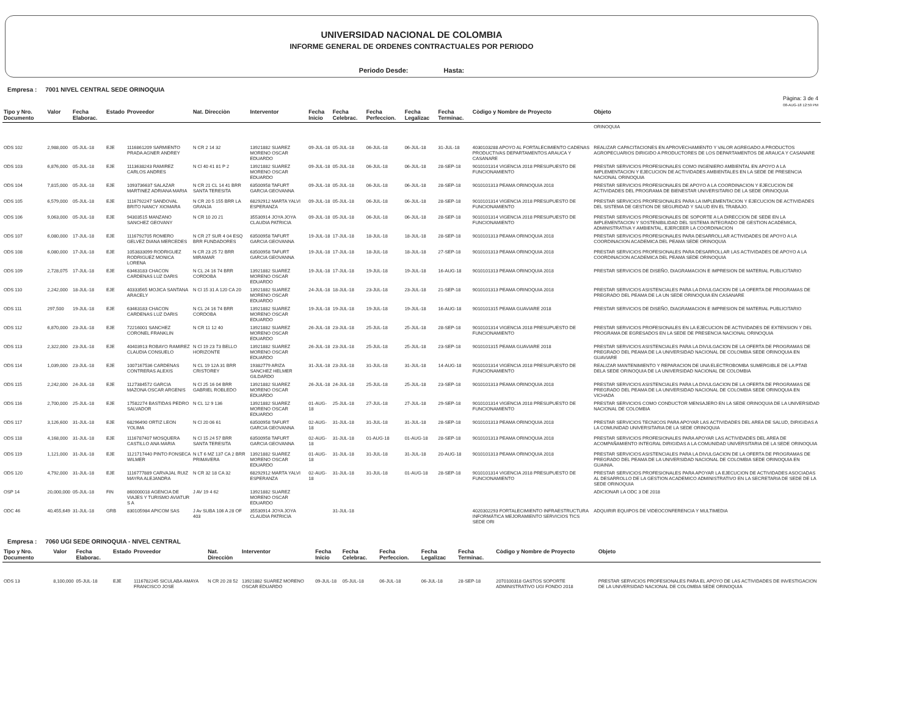UNIVERSIDAD NACIONAL DE COLOMBIA
INFORME GENERAL DE ORDENES CONTRACTUALES POR PERIODO
Periodo Desde: Hasta:
Empresa : 7001 NIVEL CENTRAL SEDE ORINOQUIA
Pàgina: 3 de 4
08-AUG-18 12:59 PM
| Tipo y Nro. Documento | Valor | Fecha Elaborac. | Estado | Proveedor | Nat. Direcciòn | Interventor | Fecha Inicio | Fecha Celebrac. | Fecha Perfeccion. | Fecha Legalizac | Fecha Terminac. | Còdigo y Nombre de Proyecto | Objeto |
| --- | --- | --- | --- | --- | --- | --- | --- | --- | --- | --- | --- | --- | --- |
| | | | | | | | | | | | | | ORINOQUIA |
| ODS 102 | 2,988,000 | 05-JUL-18 | EJE | 1116861209 SARMIENTO PRADA AGNER ANDREY | N CR 2 14 32 | 13921882 SUAREZ MORENO OSCAR EDUARDO | 09-JUL-18 | 05-JUL-18 | 06-JUL-18 | 06-JUL-18 | 31-JUL-18 | 4030103288 APOYO AL FORTALECIMIENTO CADENAS PRODUCTIVAS DEPARTAMENTOS ARAUCA Y CASANARE | REALIZAR CAPACITACIONES EN APROVECHAMIENTO Y VALOR AGREGADO A PRODUCTOS AGROPECUARIOS DIRIGIDO A PRODUCTORES DE LOS DEPARTAMENTOS DE ARAUCA Y CASANARE |
| ODS 103 | 6,876,000 | 05-JUL-18 | EJE | 1113638243 RAMIREZ CARLOS ANDRES | N Cl 40 41 81 P 2 | 13921882 SUAREZ MORENO OSCAR EDUARDO | 09-JUL-18 | 05-JUL-18 | 06-JUL-18 | 06-JUL-18 | 28-SEP-18 | 9010101314 VIGENCIA 2018 PRESUPUESTO DE FUNCIONAMIENTO | PRESTAR SERVICIOS PROFESIONALES COMO INGENIERO AMBIENTAL EN APOYO A LA IMPLEMENTACION Y EJECUCION DE ACTIVIDADES AMBIENTALES EN LA SEDE DE PRESENCIA NACIONAL ORINOQUIA |
| ODS 104 | 7,815,000 | 05-JUL-18 | EJE | 1093736637 SALAZAR MARTINEZ ADRIANA MARIA | N CR 21 CL 14 41 BRR SANTA TERESITA | 63500958 TAFURT GARCIA GEOVANNA | 09-JUL-18 | 05-JUL-18 | 06-JUL-18 | 06-JUL-18 | 28-SEP-18 | 9010101313 PEAMA ORINOQUIA 2018 | PRESTAR SERVICIOS PROFESIONALES DE APOYO A LA COORDINACION Y EJECUCION DE ACTIVIDADES DEL PROGRAMA DE BIENESTAR UNIVERSITARIO DE LA SEDE ORINOQUIA |
| ODS 105 | 6,579,000 | 05-JUL-18 | EJE | 1116792247 SANDOVAL BRITO NANCY XIOMARA | N CR 20 5 155 BRR LA GRANJA | 68292912 MARTA YALVI ESPERANZA | 09-JUL-18 | 05-JUL-18 | 06-JUL-18 | 06-JUL-18 | 28-SEP-18 | 9010101314 VIGENCIA 2018 PRESUPUESTO DE FUNCIONAMIENTO | PRESTAR SERVICIOS PROFESIONALES PARA LA IMPLEMENTACION Y EJECUCION DE ACTIVIDADES DEL SISTEMA DE GESTION DE SEGURIDAD Y SALUD EN EL TRABAJO. |
| ODS 106 | 9,063,000 | 05-JUL-18 | EJE | 94303515 MANZANO SANCHEZ GEOVANY | N CR 10 20 21 | 35530914 JOYA JOYA CLAUDIA PATRICIA | 09-JUL-18 | 05-JUL-18 | 06-JUL-18 | 06-JUL-18 | 28-SEP-18 | 9010101314 VIGENCIA 2018 PRESUPUESTO DE FUNCIONAMIENTO | PRESTAR SERVICIOS PROFESIONALES DE SOPORTE A LA DIRECCION DE SEDE EN LA IMPLEMENTACION Y SOSTENIBILIDAD DEL SISTEMA INTEGRADO DE GESTION ACADEMICA, ADMINISTRATIVA Y AMBIENTAL, EJERCEER LA COORDINACION |
| ODS 107 | 6,080,000 | 17-JUL-18 | EJE | 1116792705 ROMERO GELVEZ DIANA MERCEDES | N CR 27 SUR 4 04 ESQ BRR FUNDADORES | 63500958 TAFURT GARCIA GEOVANNA | 19-JUL-18 | 17-JUL-18 | 18-JUL-18 | 18-JUL-18 | 28-SEP-18 | 9010101313 PEAMA ORINOQUIA 2018 | PRESTAR SERVICIOS PROFESIONALES PARA DESARROLLAR ACTIVIDADES DE APOYO A LA COORDINACION ACADEMICA DEL PEAMA SEDE ORINOQUIA |
| ODS 108 | 6,080,000 | 17-JUL-18 | EJE | 1053833099 RODRIGUEZ RODRIGUEZ MONICA LORENA | N CR 23 25 72 BRR MIRAMAR | 63500958 TAFURT GARCIA GEOVANNA | 19-JUL-18 | 17-JUL-18 | 18-JUL-18 | 18-JUL-18 | 27-SEP-18 | 9010101313 PEAMA ORINOQUIA 2018 | PRESTAR SERVICIOS PROFESIONALES PARA DESARROLLAR LAS ACTIVIDADES DE APOYO A LA COORDINACION ACADEMICA DEL PEAMA SEDE ORINOQUIA |
| ODS 109 | 2,728,075 | 17-JUL-18 | EJE | 63463183 CHACON CARDENAS LUZ DARIS | N CL 24 16 74 BRR CORDOBA | 13921882 SUAREZ MORENO OSCAR EDUARDO | 19-JUL-18 | 17-JUL-18 | 19-JUL-18 | 19-JUL-18 | 16-AUG-18 | 9010101313 PEAMA ORINOQUIA 2018 | PRESTAR SERVICIOS DE DISEÑO, DIAGRAMACION E IMPRESION DE MATERIAL PUBLICITARIO |
| ODS 110 | 2,242,000 | 18-JUL-18 | EJE | 40333565 MOJICA SANTANA ARACELY | N Cl 15 31 A 120 CA 20 | 13921882 SUAREZ MORENO OSCAR EDUARDO | 24-JUL-18 | 18-JUL-18 | 23-JUL-18 | 23-JUL-18 | 21-SEP-18 | 9010101313 PEAMA ORINOQUIA 2018 | PRESTAR SERVICIOS ASISTENCIALES PARA LA DIVULGACION DE LA OFERTA DE PROGRAMAS DE PREGRADO DEL PEAMA DE LA UN SEDE ORINOQUIA EN CASANARE |
| ODS 111 | 297,500 | 19-JUL-18 | EJE | 63463183 CHACON CARDENAS LUZ DARIS | N CL 24 16 74 BRR CORDOBA | 13921882 SUAREZ MORENO OSCAR EDUARDO | 19-JUL-18 | 19-JUL-18 | 19-JUL-18 | 19-JUL-18 | 16-AUG-18 | 9010101315 PEAMA GUAVIARE 2018 | PRESTAR SERVICIOS DE DISEÑO, DIAGRAMACION E IMPRESION DE MATERIAL PUBLICITARIO |
| ODS 112 | 6,870,000 | 23-JUL-18 | EJE | 72216001 SANCHEZ CORONEL FRANKLIN | N CR 11 12 40 | 13921882 SUAREZ MORENO OSCAR EDUARDO | 26-JUL-18 | 23-JUL-18 | 25-JUL-18 | 25-JUL-18 | 28-SEP-18 | 9010101314 VIGENCIA 2018 PRESUPUESTO DE FUNCIONAMIENTO | PRESTAR SERVICIOS PROFESIONALES EN LA EJECUCION DE ACTIVIDADES DE EXTENSION Y DEL PROGRAMA DE EGRESADOS EN LA SEDE DE PRESENCIA NACIONAL ORINOQUIA |
| ODS 113 | 2,322,000 | 23-JUL-18 | EJE | 40403913 ROBAYO RAMIREZ CLAUDIA CONSUELO | N Cl 19 23 73 BELLO HORIZONTE | 13921882 SUAREZ MORENO OSCAR EDUARDO | 26-JUL-18 | 23-JUL-18 | 25-JUL-18 | 25-JUL-18 | 23-SEP-18 | 9010101315 PEAMA GUAVIARE 2018 | PRESTAR SERVICIOS ASISTENCIALES PARA LA DIVULGACION DE LA OFERTA DE PROGRAMAS DE PREGRADO DEL PEAMA DE LA UNIVERSIDAD NACIONAL DE COLOMBIA SEDE ORINOQUIA EN GUAVIARE |
| ODS 114 | 1,039,000 | 23-JUL-18 | EJE | 1007167536 CARDENAS CONTRERAS ALEXIS | N CL 19 12A 31 BRR CRISTOREY | 19382779 ARIZA SANCHEZ HELMER GILDARDO | 31-JUL-18 | 23-JUL-18 | 31-JUL-18 | 31-JUL-18 | 14-AUG-18 | 9010101314 VIGENCIA 2018 PRESUPUESTO DE FUNCIONAMIENTO | REALIZAR MANTENIMIENTO Y REPARACION DE UNA ELECTROBOMBA SUMERGIBLE DE LA PTAB DELA SEDE ORINOQUIA DE LA UNIVERSIDAD NACIONAL DE COLOMBIA |
| ODS 115 | 2,242,000 | 24-JUL-18 | EJE | 1127384572 GARCIA MAZONA OSCAR ARGENIS | N Cl 25 16 04 BRR GABRIEL ROBLEDO | 13921882 SUAREZ MORENO OSCAR EDUARDO | 26-JUL-18 | 24-JUL-18 | 25-JUL-18 | 25-JUL-18 | 23-SEP-18 | 9010101313 PEAMA ORINOQUIA 2018 | PRESTAR SERVICIOS ASISTENCIALES PARA LA DIVULGACION DE LA OFERTA DE PROGRAMAS DE PREGRADO DEL PEAMA DE LA UNIVERSIDAD NACIONAL DE COLOMBIA SEDE ORINOQUIA EN VICHADA |
| ODS 116 | 2,700,000 | 25-JUL-18 | EJE | 17582274 BASTIDAS PEDRO SALVADOR | N CL 12 9 136 | 13921882 SUAREZ MORENO OSCAR EDUARDO | 01-AUG-18 | 25-JUL-18 | 27-JUL-18 | 27-JUL-18 | 29-SEP-18 | 9010101314 VIGENCIA 2018 PRESUPUESTO DE FUNCIONAMIENTO | PRESTAR SERVICIOS COMO CONDUCTOR MENSAJERO EN LA SEDE ORINOQUIA DE LA UNIVERSIDAD NACIONAL DE COLOMBIA |
| ODS 117 | 3,126,600 | 31-JUL-18 | EJE | 68296490 ORTIZ LEON YOLIMA | N Cl 20 06 61 | 63500958 TAFURT GARCIA GEOVANNA | 02-AUG-18 | 31-JUL-18 | 31-JUL-18 | 31-JUL-18 | 28-SEP-18 | 9010101313 PEAMA ORINOQUIA 2018 | PRESTAR SERVICIOS TECNICOS PARA APOYAR LAS ACTIVIDADES DEL AREA DE SALUD, DIRIGIDAS A LA COMUNIDAD UNIVERSITARIA DE LA SEDE ORINOQUIA |
| ODS 118 | 4,168,000 | 31-JUL-18 | EJE | 1116787407 MOSQUERA CASTILLO ANA MARIA | N Cl 15 24 57 BRR SANTA TERESITA | 63500958 TAFURT GARCIA GEOVANNA | 02-AUG-18 | 31-JUL-18 | 01-AUG-18 | 01-AUG-18 | 28-SEP-18 | 9010101313 PEAMA ORINOQUIA 2018 | PRESTAR SERVICIOS PROFESIONALES PARA APOYAR LAS ACTIVIDADES DEL AREA DE ACOMPAÑAMIENTO INTEGRAL DIRIGIDAS A LA COMUNIDAD UNIVERSITARIA DE LA SEDE ORINOQUIA |
| ODS 119 | 1,121,000 | 31-JUL-18 | EJE | 1121717440 PINTO FONSECA WILMER | N LT 6 MZ 137 CA 2 BRR PRIMAVERA | 13921882 SUAREZ MORENO OSCAR EDUARDO | 01-AUG-18 | 31-JUL-18 | 31-JUL-18 | 31-JUL-18 | 20-AUG-18 | 9010101313 PEAMA ORINOQUIA 2018 | PRESTAR SERVICIOS ASISTENCIALES PARA LA DIVULGACION DE LA OFERTA DE PROGRAMAS DE PREGRADO DEL PEAMA DE LA UNIVERSIDAD NACIONAL DE COLOMBIA SEDE ORINOQUIA EN GUAINIA. |
| ODS 120 | 4,792,000 | 31-JUL-18 | EJE | 1116777889 CARVAJAL RUIZ MAYRA ALEJANDRA | N CR 32 18 CA 32 | 68292912 MARTA YALVI ESPERANZA | 02-AUG-18 | 31-JUL-18 | 31-JUL-18 | 01-AUG-18 | 28-SEP-18 | 9010101314 VIGENCIA 2018 PRESUPUESTO DE FUNCIONAMIENTO | PRESTAR SERVICIOS PROFESIONALES PARA APOYAR LA EJECUCION DE ACTIVIDADES ASOCIADAS AL DESARROLLO DE LA GESTION ACADEMICO ADMINISTRATIVO EN LA SECRETARIA DE SEDE DE LA SEDE ORINOQUIA |
| OSP 14 | 20,000,000 | 05-JUL-18 | FIN | 860000018 AGENCIA DE VIAJES Y TURISMO AVIATUR S A | J AV 19 4 62 | 13921882 SUAREZ MORENO OSCAR EDUARDO | | | | | | | ADICIONAR LA ODC 3 DE 2018 |
| ODC 46 | 40,455,649 | 31-JUL-18 | GRB | 830105984 APICOM SAS | J Av SUBA 106 A 28 OF 403 | 35530914 JOYA JOYA CLAUDIA PATRICIA | | 31-JUL-18 | | | | 4020302293 FORTALECIMIENTO INFRAESTRUCTURA INFORMÁTICA MEJORAMIENTO SERVICIOS TICS SEDE ORI | ADQUIRIR EQUIPOS DE VIDEOCONFERENCIA Y MULTIMEDIA |
Empresa : 7060 UGI SEDE ORINOQUIA - NIVEL CENTRAL
| Tipo y Nro. Documento | Valor | Fecha Elaborac. | Estado | Proveedor | Nat. Direcciòn | Interventor | Fecha Inicio | Fecha Celebrac. | Fecha Perfeccion. | Fecha Legalizac | Fecha Terminac. | Còdigo y Nombre de Proyecto | Objeto |
| --- | --- | --- | --- | --- | --- | --- | --- | --- | --- | --- | --- | --- | --- |
| ODS 13 | 8,100,000 | 05-JUL-18 | EJE | 1116782245 SICULABA AMAYA FRANCISCO JOSE | N CR 20 28 52 | 13921882 SUAREZ MORENO OSCAR EDUARDO | 09-JUL-18 | 05-JUL-18 | 06-JUL-18 | 06-JUL-18 | 28-SEP-18 | 2070100318 GASTOS SOPORTE ADMINISTRATIVO UGI FONDO 2018 | PRESTAR SERVICIOS PROFESIONALES PARA EL APOYO DE LAS ACTIVIDADES DE INVESTIGACION DE LA UNIVERSIDAD NACIONAL DE COLOMBIA SEDE ORINOQUIA |